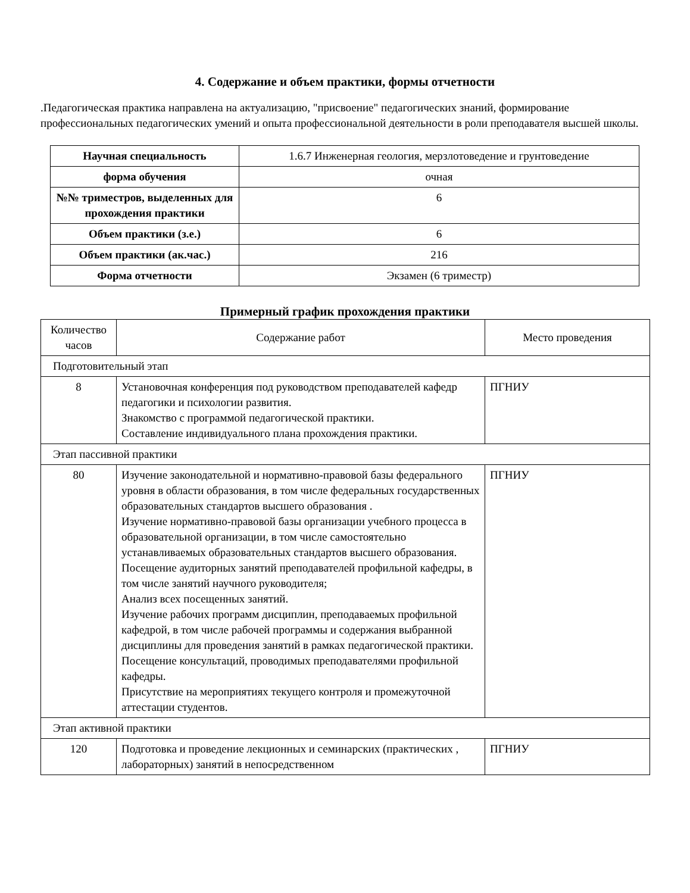4. Содержание и объем практики, формы отчетности
.Педагогическая практика направлена на актуализацию, "присвоение" педагогических знаний, формирование профессиональных педагогических умений и опыта профессиональной деятельности в роли преподавателя высшей школы.
| Научная специальность | 1.6.7 Инженерная геология, мерзлотоведение и грунтоведение |
| форма обучения | очная |
| №№ триместров, выделенных для прохождения практики | 6 |
| Объем практики (з.е.) | 6 |
| Объем практики (ак.час.) | 216 |
| Форма отчетности | Экзамен (6 триместр) |
Примерный график прохождения практики
| Количество часов | Содержание работ | Место проведения |
| Подготовительный этап | | |
| 8 | Установочная конференция под руководством преподавателей кафедр педагогики и психологии развития. Знакомство с программой педагогической практики. Составление индивидуального плана прохождения практики. | ПГНИУ |
| Этап пассивной практики | | |
| 80 | Изучение законодательной и нормативно-правовой базы федерального уровня в области образования, в том числе федеральных государственных образовательных стандартов высшего образования . Изучение нормативно-правовой базы организации учебного процесса в образовательной организации, в том числе самостоятельно устанавливаемых образовательных стандартов высшего образования. Посещение аудиторных занятий преподавателей профильной кафедры, в том числе занятий научного руководителя; Анализ всех посещенных занятий. Изучение рабочих программ дисциплин, преподаваемых профильной кафедрой, в том числе рабочей программы и содержания выбранной дисциплины для проведения занятий в рамках педагогической практики. Посещение консультаций, проводимых преподавателями профильной кафедры. Присутствие на мероприятиях текущего контроля и промежуточной аттестации студентов. | ПГНИУ |
| Этап активной практики | | |
| 120 | Подготовка и проведение лекционных и семинарских (практических , лабораторных) занятий в непосредственном | ПГНИУ |